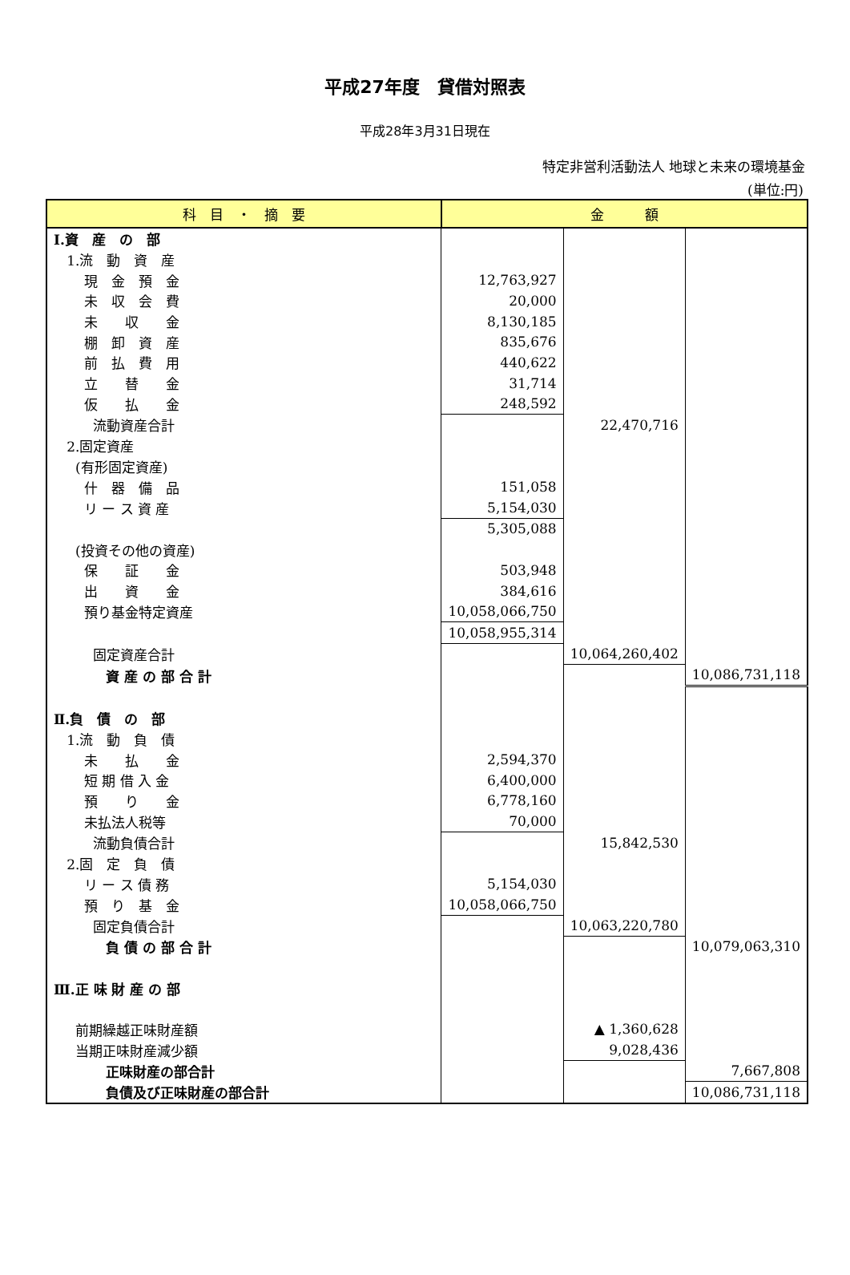平成27年度　貸借対照表
平成28年3月31日現在
特定非営利活動法人 地球と未来の環境基金
(単位:円)
| 科 目 ・ 摘 要 | 金 額 | | |
| --- | --- | --- | --- |
| Ⅰ.資 産 の 部 | | | |
| 1.流 動 資 産 | | | |
| 現 金 預 金 | 12,763,927 | | |
| 未 収 会 費 | 20,000 | | |
| 未 収 金 | 8,130,185 | | |
| 棚 卸 資 産 | 835,676 | | |
| 前 払 費 用 | 440,622 | | |
| 立 替 金 | 31,714 | | |
| 仮 払 金 | 248,592 | | |
| 流動資産合計 | | 22,470,716 | |
| 2.固定資産 | | | |
| (有形固定資産) | | | |
| 什 器 備 品 | 151,058 | | |
| リ ー ス 資 産 | 5,154,030 | | |
| | 5,305,088 | | |
| (投資その他の資産) | | | |
| 保 証 金 | 503,948 | | |
| 出 資 金 | 384,616 | | |
| 預り基金特定資産 | 10,058,066,750 | | |
| | 10,058,955,314 | | |
| 固定資産合計 | | 10,064,260,402 | |
| 資 産 の 部 合 計 | | | 10,086,731,118 |
| Ⅱ.負 債 の 部 | | | |
| 1.流 動 負 債 | | | |
| 未 払 金 | 2,594,370 | | |
| 短 期 借 入 金 | 6,400,000 | | |
| 預 り 金 | 6,778,160 | | |
| 未払法人税等 | 70,000 | | |
| 流動負債合計 | | 15,842,530 | |
| 2.固 定 負 債 | | | |
| リ ー ス 債 務 | 5,154,030 | | |
| 預 り 基 金 | 10,058,066,750 | | |
| 固定負債合計 | | 10,063,220,780 | |
| 負 債 の 部 合 計 | | | 10,079,063,310 |
| Ⅲ.正 味 財 産 の 部 | | | |
| 前期繰越正味財産額 | | ▲ 1,360,628 | |
| 当期正味財産減少額 | | 9,028,436 | |
| 正味財産の部合計 | | | 7,667,808 |
| 負債及び正味財産の部合計 | | | 10,086,731,118 |